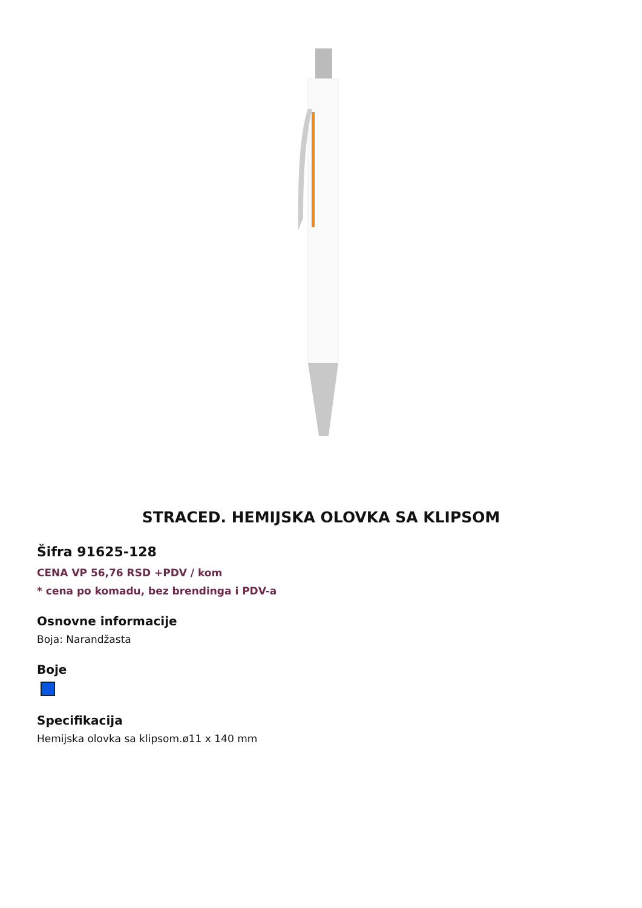STRACED. HEMIJSKA OLOVKA SA KLIPSOM
Šifra 91625-128
CENA VP 56,76 RSD +PDV / kom
* cena po komadu, bez brendinga i PDV-a
Osnovne informacije
Boja: Narandžasta
Boje
Specifikacija
Hemijska olovka sa klipsom.ø11 x 140 mm